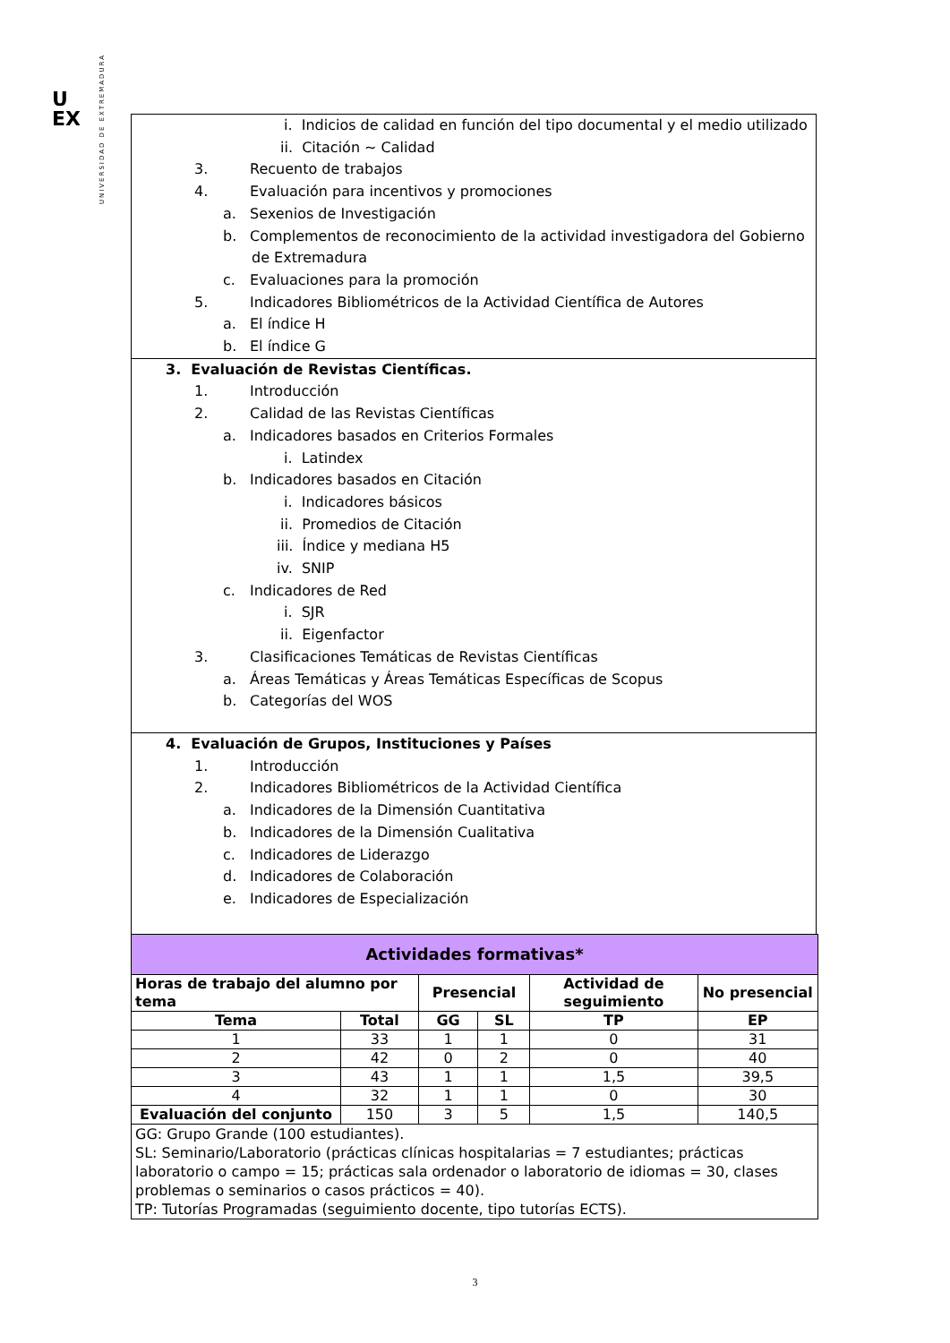UNIVERSIDAD DE EXTREMADURA
U
EX
i. Indicios de calidad en función del tipo documental y el medio utilizado
ii. Citación ~ Calidad
3. Recuento de trabajos
4. Evaluación para incentivos y promociones
a. Sexenios de Investigación
b. Complementos de reconocimiento de la actividad investigadora del Gobierno
de Extremadura
c. Evaluaciones para la promoción
5. Indicadores Bibliométricos de la Actividad Científica de Autores
a. El índice H
b. El índice G
3. Evaluación de Revistas Científicas.
1. Introducción
2. Calidad de las Revistas Científicas
a. Indicadores basados en Criterios Formales
i. Latindex
b. Indicadores basados en Citación
i. Indicadores básicos
ii. Promedios de Citación
iii. Índice y mediana H5
iv. SNIP
c. Indicadores de Red
i. SJR
ii. Eigenfactor
3. Clasificaciones Temáticas de Revistas Científicas
a. Áreas Temáticas y Áreas Temáticas Específicas de Scopus
b. Categorías del WOS
4. Evaluación de Grupos, Instituciones y Países
1. Introducción
2. Indicadores Bibliométricos de la Actividad Científica
a. Indicadores de la Dimensión Cuantitativa
b. Indicadores de la Dimensión Cualitativa
c. Indicadores de Liderazgo
d. Indicadores de Colaboración
e. Indicadores de Especialización
| Actividades formativas* | | | | | |
| --- | --- | --- | --- | --- | --- |
| Horas de trabajo del alumno por tema | | Presencial | | Actividad de seguimiento | No presencial |
| Tema | Total | GG | SL | TP | EP |
| 1 | 33 | 1 | 1 | 0 | 31 |
| 2 | 42 | 0 | 2 | 0 | 40 |
| 3 | 43 | 1 | 1 | 1,5 | 39,5 |
| 4 | 32 | 1 | 1 | 0 | 30 |
| Evaluación del conjunto | 150 | 3 | 5 | 1,5 | 140,5 |
| GG: Grupo Grande (100 estudiantes). SL: Seminario/Laboratorio (prácticas clínicas hospitalarias = 7 estudiantes; prácticas laboratorio o campo = 15; prácticas sala ordenador o laboratorio de idiomas = 30, clases problemas o seminarios o casos prácticos = 40). TP: Tutorías Programadas (seguimiento docente, tipo tutorías ECTS). | | | | | |
3